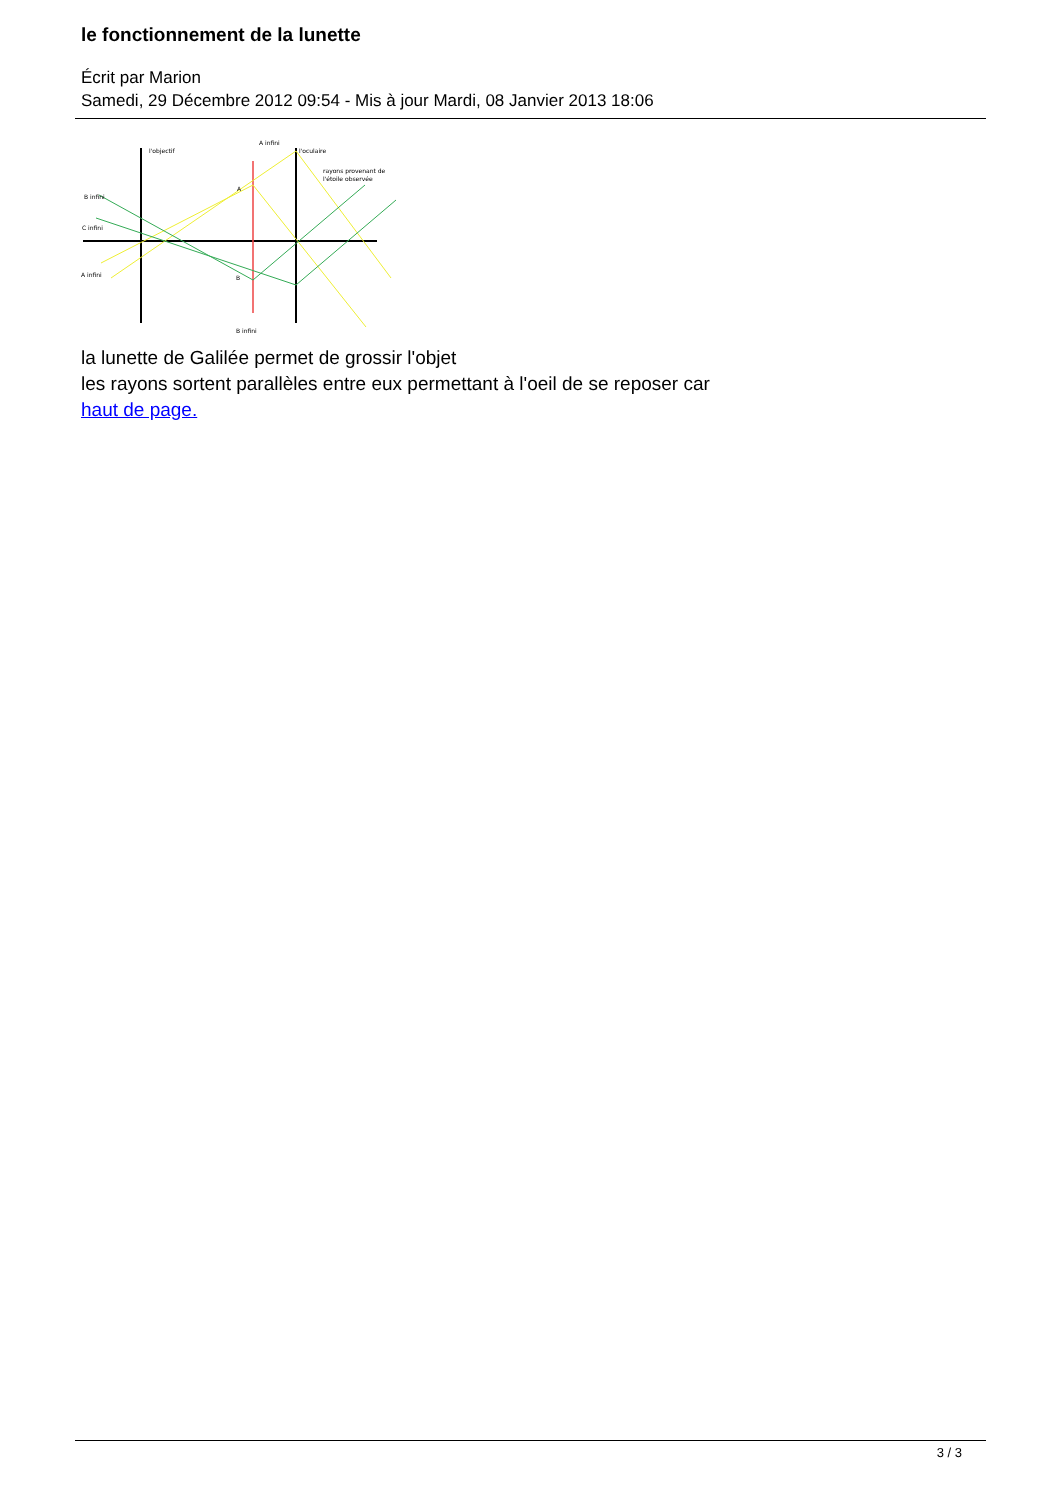le fonctionnement de la lunette
Écrit par Marion
Samedi, 29 Décembre 2012 09:54 - Mis à jour Mardi, 08 Janvier 2013 18:06
l'objectif
A infini
l'oculaire
rayons provenant de
l'étoile observée
B infini
C infini
A infini
A
B
B infini
la lunette de Galilée permet de grossir l'objet
les rayons sortent parallèles entre eux permettant à l'oeil de se reposer car
haut de page.
3 / 3